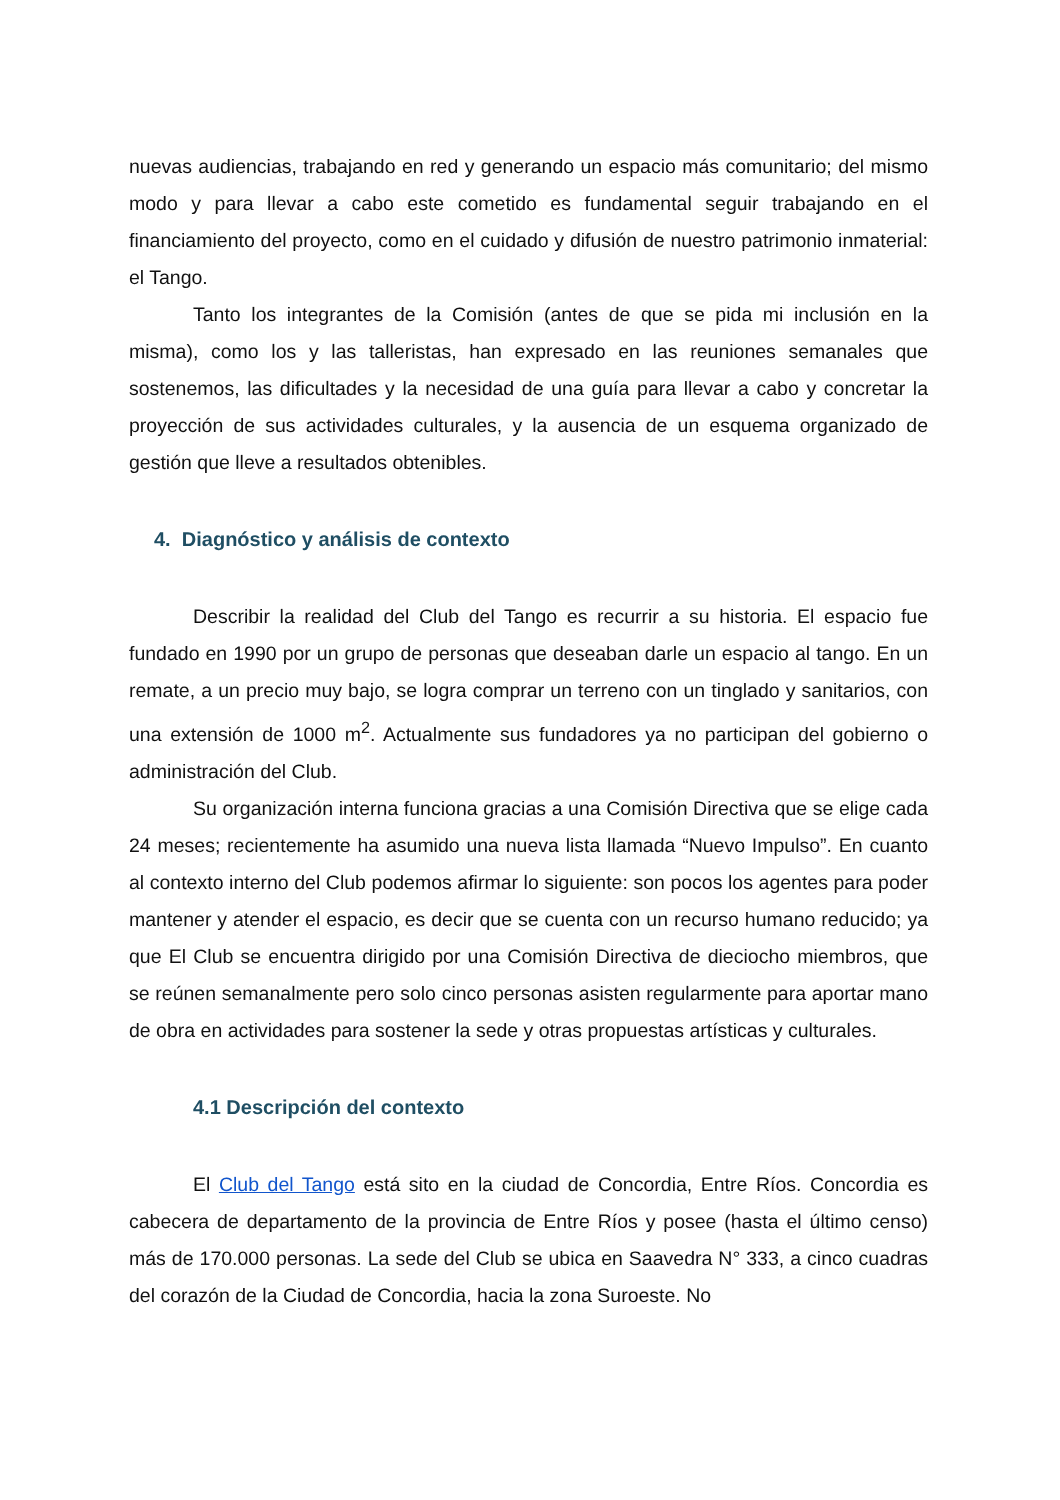nuevas audiencias, trabajando en red y generando un espacio más comunitario; del mismo modo y para llevar a cabo este cometido es fundamental seguir trabajando en el financiamiento del proyecto, como en el cuidado y difusión de nuestro patrimonio inmaterial: el Tango.
Tanto los integrantes de la Comisión (antes de que se pida mi inclusión en la misma), como los y las talleristas, han expresado en las reuniones semanales que sostenemos, las dificultades y la necesidad de una guía para llevar a cabo y concretar la proyección de sus actividades culturales, y la ausencia de un esquema organizado de gestión que lleve a resultados obtenibles.
4. Diagnóstico y análisis de contexto
Describir la realidad del Club del Tango es recurrir a su historia. El espacio fue fundado en 1990 por un grupo de personas que deseaban darle un espacio al tango. En un remate, a un precio muy bajo, se logra comprar un terreno con un tinglado y sanitarios, con una extensión de 1000 m<sup>2</sup>. Actualmente sus fundadores ya no participan del gobierno o administración del Club.
Su organización interna funciona gracias a una Comisión Directiva que se elige cada 24 meses; recientemente ha asumido una nueva lista llamada “Nuevo Impulso”. En cuanto al contexto interno del Club podemos afirmar lo siguiente: son pocos los agentes para poder mantener y atender el espacio, es decir que se cuenta con un recurso humano reducido; ya que El Club se encuentra dirigido por una Comisión Directiva de dieciocho miembros, que se reúnen semanalmente pero solo cinco personas asisten regularmente para aportar mano de obra en actividades para sostener la sede y otras propuestas artísticas y culturales.
4.1 Descripción del contexto
El Club del Tango está sito en la ciudad de Concordia, Entre Ríos. Concordia es cabecera de departamento de la provincia de Entre Ríos y posee (hasta el último censo) más de 170.000 personas. La sede del Club se ubica en Saavedra N° 333, a cinco cuadras del corazón de la Ciudad de Concordia, hacia la zona Suroeste. No